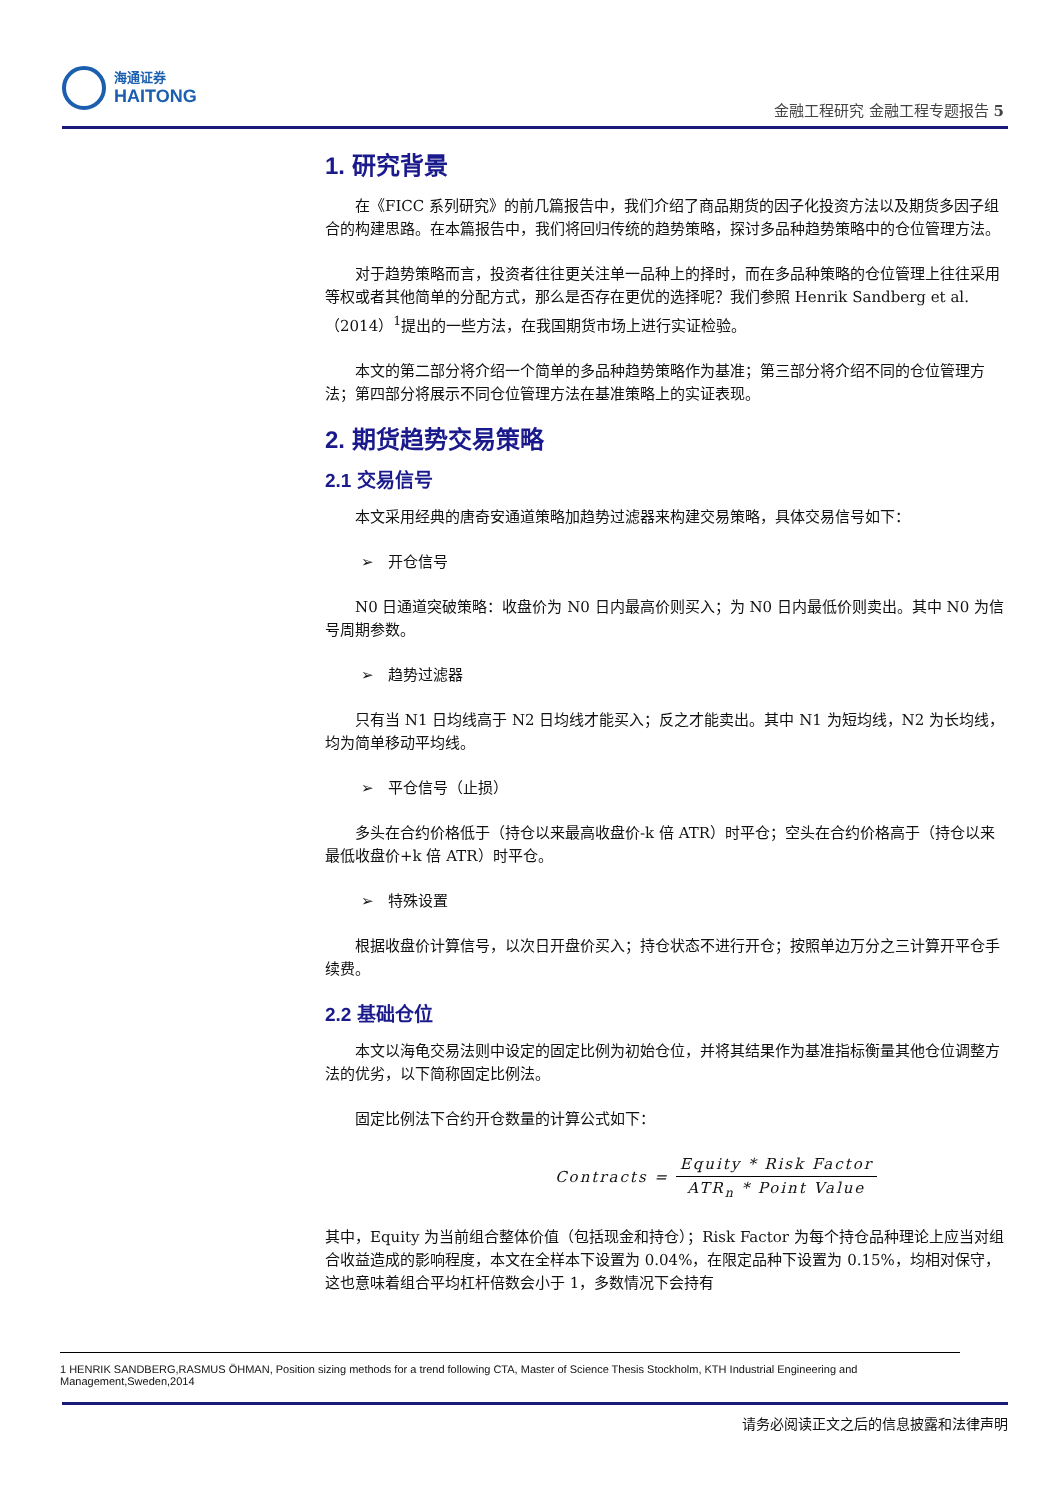海通证券
HAITONG
金融工程研究 金融工程专题报告 5
1. 研究背景
在《FICC 系列研究》的前几篇报告中，我们介绍了商品期货的因子化投资方法以及期货多因子组合的构建思路。在本篇报告中，我们将回归传统的趋势策略，探讨多品种趋势策略中的仓位管理方法。
对于趋势策略而言，投资者往往更关注单一品种上的择时，而在多品种策略的仓位管理上往往采用等权或者其他简单的分配方式，那么是否存在更优的选择呢？我们参照 Henrik Sandberg et al.（2014）<sup>1</sup>提出的一些方法，在我国期货市场上进行实证检验。
本文的第二部分将介绍一个简单的多品种趋势策略作为基准；第三部分将介绍不同的仓位管理方法；第四部分将展示不同仓位管理方法在基准策略上的实证表现。
2. 期货趋势交易策略
2.1 交易信号
本文采用经典的唐奇安通道策略加趋势过滤器来构建交易策略，具体交易信号如下：
➢ 开仓信号
N0 日通道突破策略：收盘价为 N0 日内最高价则买入；为 N0 日内最低价则卖出。其中 N0 为信号周期参数。
➢ 趋势过滤器
只有当 N1 日均线高于 N2 日均线才能买入；反之才能卖出。其中 N1 为短均线，N2 为长均线，均为简单移动平均线。
➢ 平仓信号（止损）
多头在合约价格低于（持仓以来最高收盘价-k 倍 ATR）时平仓；空头在合约价格高于（持仓以来最低收盘价+k 倍 ATR）时平仓。
➢ 特殊设置
根据收盘价计算信号，以次日开盘价买入；持仓状态不进行开仓；按照单边万分之三计算开平仓手续费。
2.2 基础仓位
本文以海龟交易法则中设定的固定比例为初始仓位，并将其结果作为基准指标衡量其他仓位调整方法的优劣，以下简称固定比例法。
固定比例法下合约开仓数量的计算公式如下：
Contracts =
Equity * Risk Factor
ATR<sub>n</sub> * Point Value
其中，Equity 为当前组合整体价值（包括现金和持仓）；Risk Factor 为每个持仓品种理论上应当对组合收益造成的影响程度，本文在全样本下设置为 0.04%，在限定品种下设置为 0.15%，均相对保守，这也意味着组合平均杠杆倍数会小于 1，多数情况下会持有
1 HENRIK SANDBERG,RASMUS ÖHMAN, Position sizing methods for a trend following CTA, Master of Science Thesis Stockholm, KTH Industrial Engineering and Management,Sweden,2014
请务必阅读正文之后的信息披露和法律声明